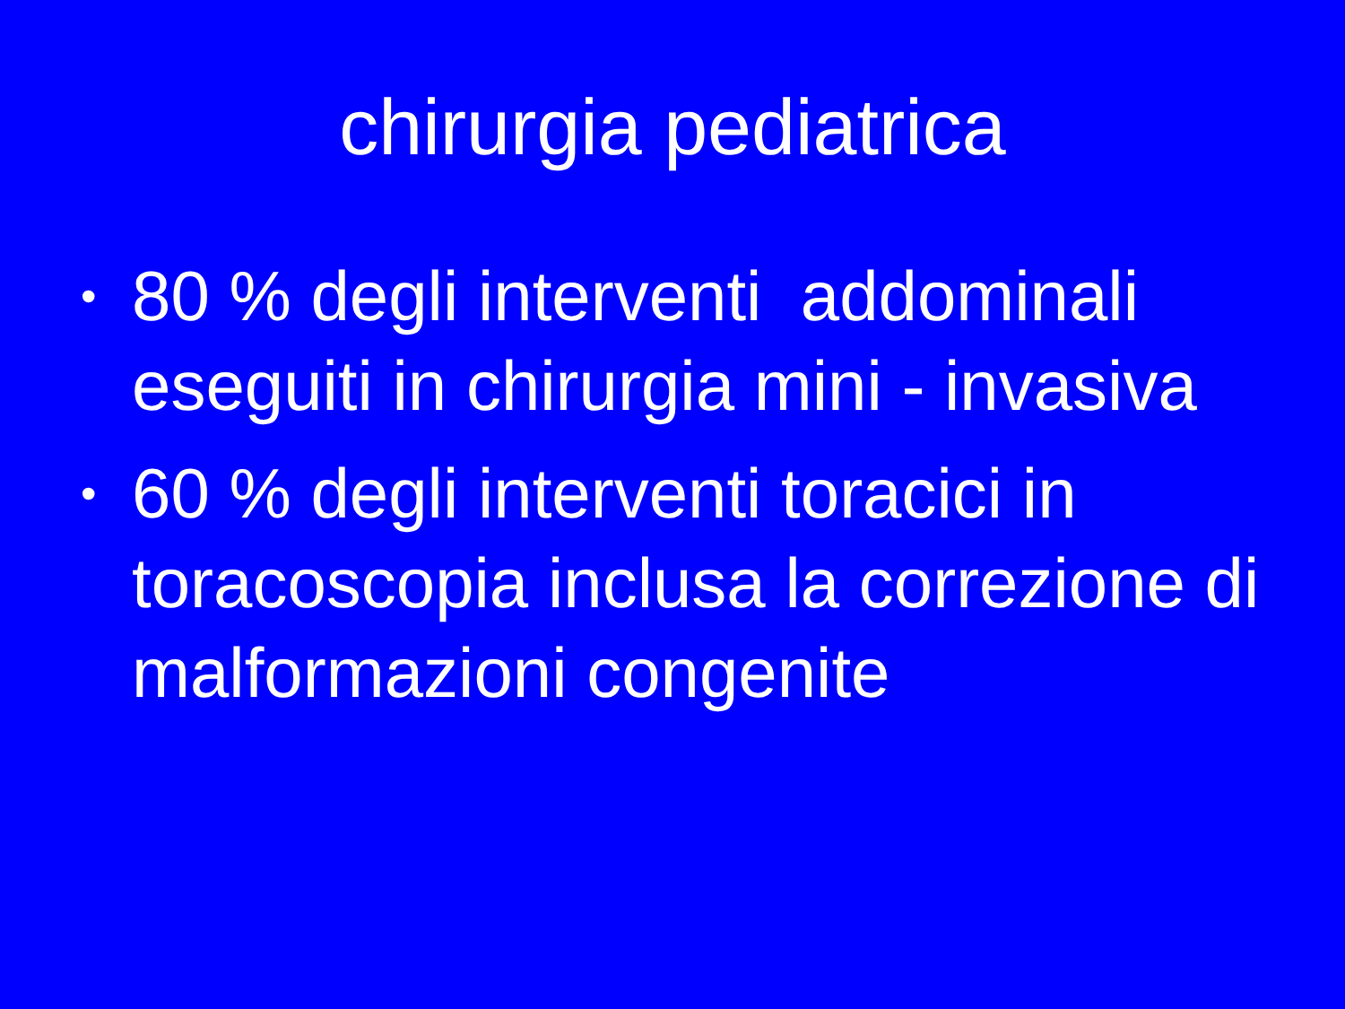chirurgia pediatrica
• 80 % degli interventi addominali eseguiti in chirurgia mini - invasiva
• 60 % degli interventi toracici in toracoscopia inclusa la correzione di malformazioni congenite